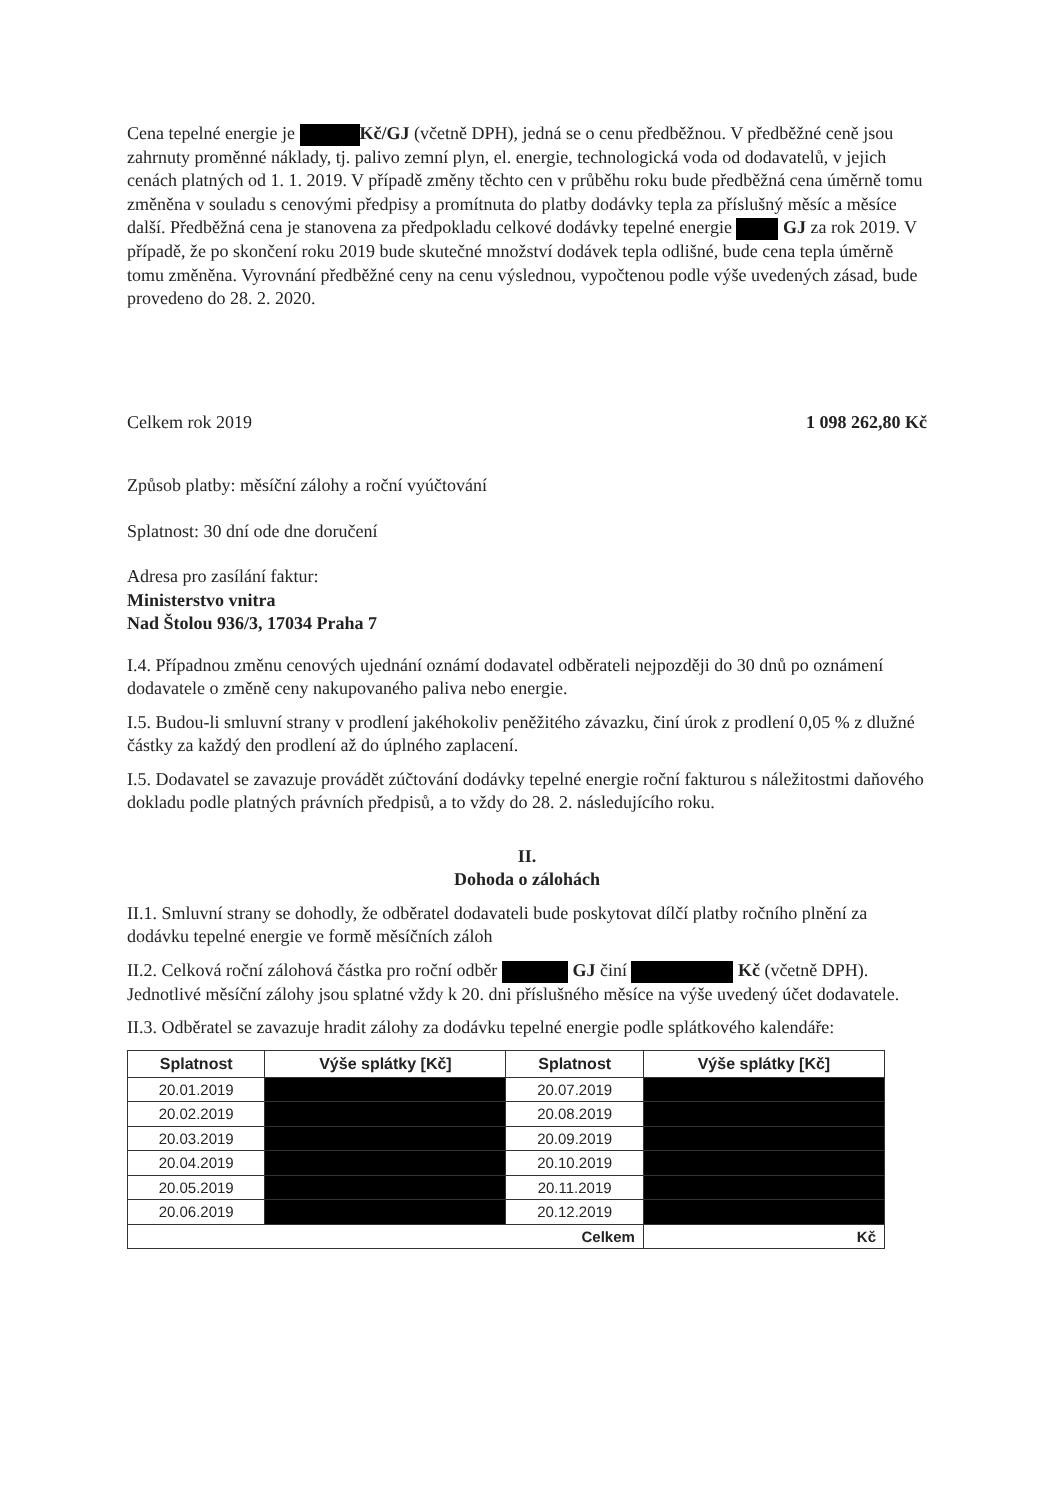Cena tepelné energie je Kč/GJ (včetně DPH), jedná se o cenu předběžnou. V předběžné ceně jsou zahrnuty proměnné náklady, tj. palivo zemní plyn, el. energie, technologická voda od dodavatelů, v jejich cenách platných od 1. 1. 2019. V případě změny těchto cen v průběhu roku bude předběžná cena úměrně tomu změněna v souladu s cenovými předpisy a promítnuta do platby dodávky tepla za příslušný měsíc a měsíce další. Předběžná cena je stanovena za předpokladu celkové dodávky tepelné energie GJ za rok 2019. V případě, že po skončení roku 2019 bude skutečné množství dodávek tepla odlišné, bude cena tepla úměrně tomu změněna. Vyrovnání předběžné ceny na cenu výslednou, vypočtenou podle výše uvedených zásad, bude provedeno do 28. 2. 2020.
Celkem rok 2019 1 098 262,80 Kč
Způsob platby: měsíční zálohy a roční vyúčtování
Splatnost: 30 dní ode dne doručení
Adresa pro zasílání faktur:
Ministerstvo vnitra
Nad Štolou 936/3, 17034 Praha 7
I.4. Případnou změnu cenových ujednání oznámí dodavatel odběrateli nejpozději do 30 dnů po oznámení dodavatele o změně ceny nakupovaného paliva nebo energie.
I.5. Budou-li smluvní strany v prodlení jakéhokoliv peněžitého závazku, činí úrok z prodlení 0,05 % z dlužné částky za každý den prodlení až do úplného zaplacení.
I.5. Dodavatel se zavazuje provádět zúčtování dodávky tepelné energie roční fakturou s náležitostmi daňového dokladu podle platných právních předpisů, a to vždy do 28. 2. následujícího roku.
II.
Dohoda o zálohách
II.1. Smluvní strany se dohodly, že odběratel dodavateli bude poskytovat dílčí platby ročního plnění za dodávku tepelné energie ve formě měsíčních záloh
II.2. Celková roční zálohová částka pro roční odběr GJ činí Kč (včetně DPH). Jednotlivé měsíční zálohy jsou splatné vždy k 20. dni příslušného měsíce na výše uvedený účet dodavatele.
II.3. Odběratel se zavazuje hradit zálohy za dodávku tepelné energie podle splátkového kalendáře:
| Splatnost | Výše splátky [Kč] | Splatnost | Výše splátky [Kč] |
| --- | --- | --- | --- |
| 20.01.2019 | | 20.07.2019 | |
| 20.02.2019 | | 20.08.2019 | |
| 20.03.2019 | | 20.09.2019 | |
| 20.04.2019 | | 20.10.2019 | |
| 20.05.2019 | | 20.11.2019 | |
| 20.06.2019 | | 20.12.2019 | |
| Celkem | | | Kč |